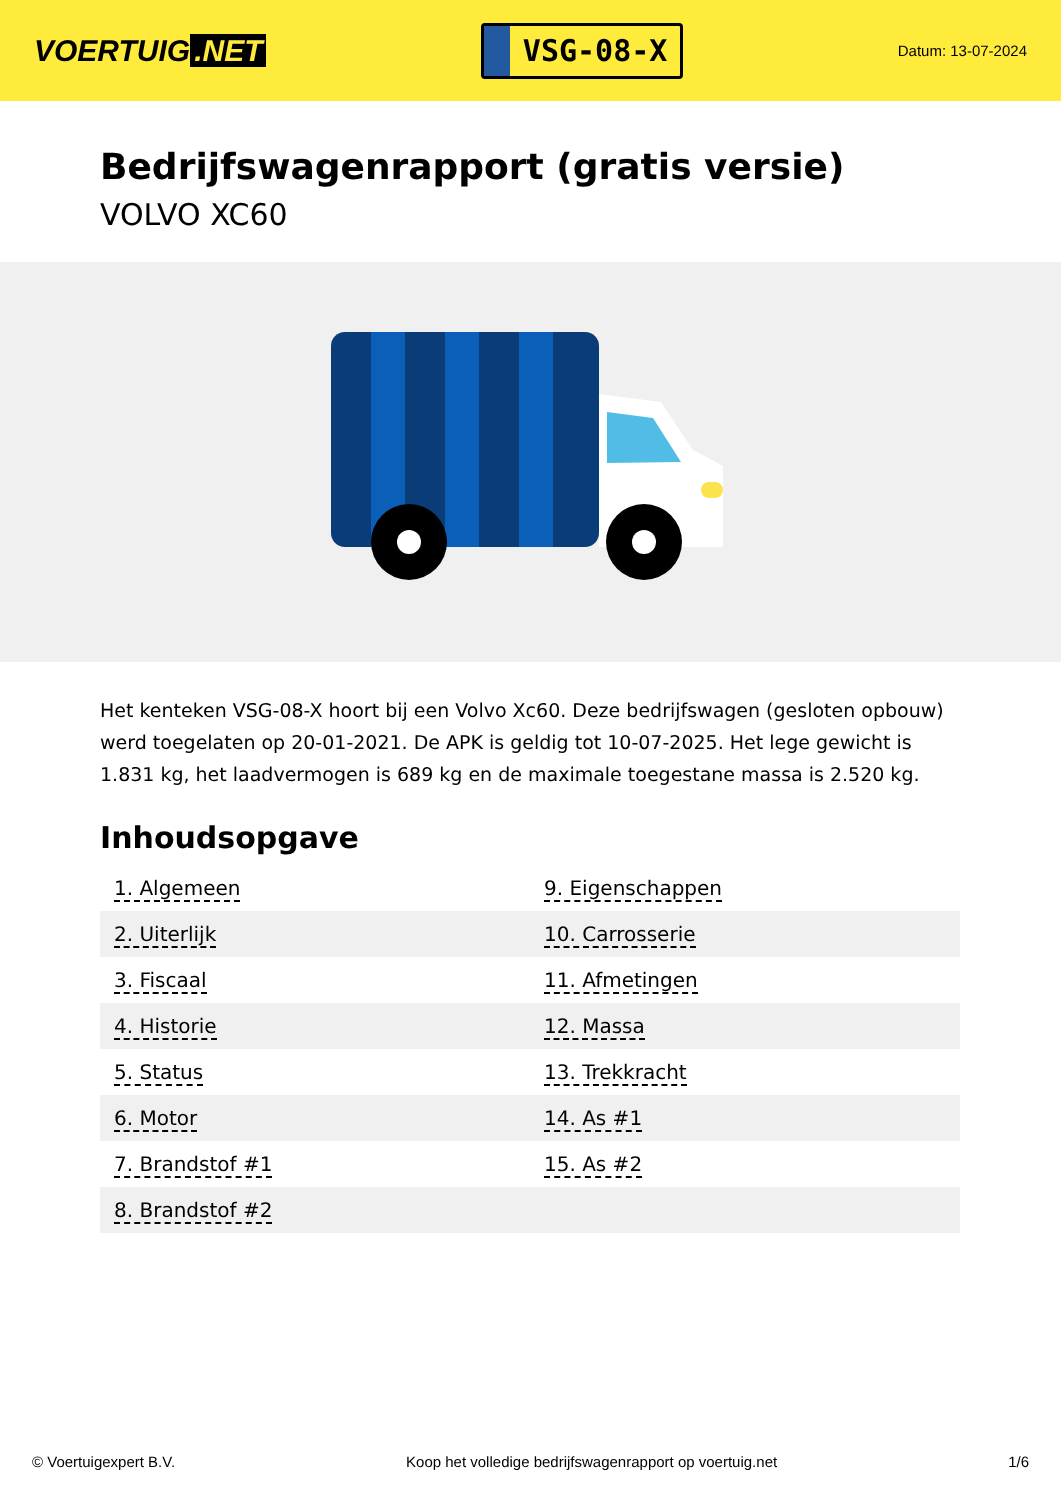VOERTUIG.NET
VSG-08-X
Datum: 13-07-2024
Bedrijfswagenrapport (gratis versie)
VOLVO XC60
Het kenteken VSG-08-X hoort bij een Volvo Xc60. Deze bedrijfswagen (gesloten opbouw) werd toegelaten op 20-01-2021. De APK is geldig tot 10-07-2025. Het lege gewicht is 1.831 kg, het laadvermogen is 689 kg en de maximale toegestane massa is 2.520 kg.
Inhoudsopgave
| 1. Algemeen | 9. Eigenschappen |
| 2. Uiterlijk | 10. Carrosserie |
| 3. Fiscaal | 11. Afmetingen |
| 4. Historie | 12. Massa |
| 5. Status | 13. Trekkracht |
| 6. Motor | 14. As #1 |
| 7. Brandstof #1 | 15. As #2 |
| 8. Brandstof #2 | |
© Voertuigexpert B.V. Koop het volledige bedrijfswagenrapport op voertuig.net 1/6